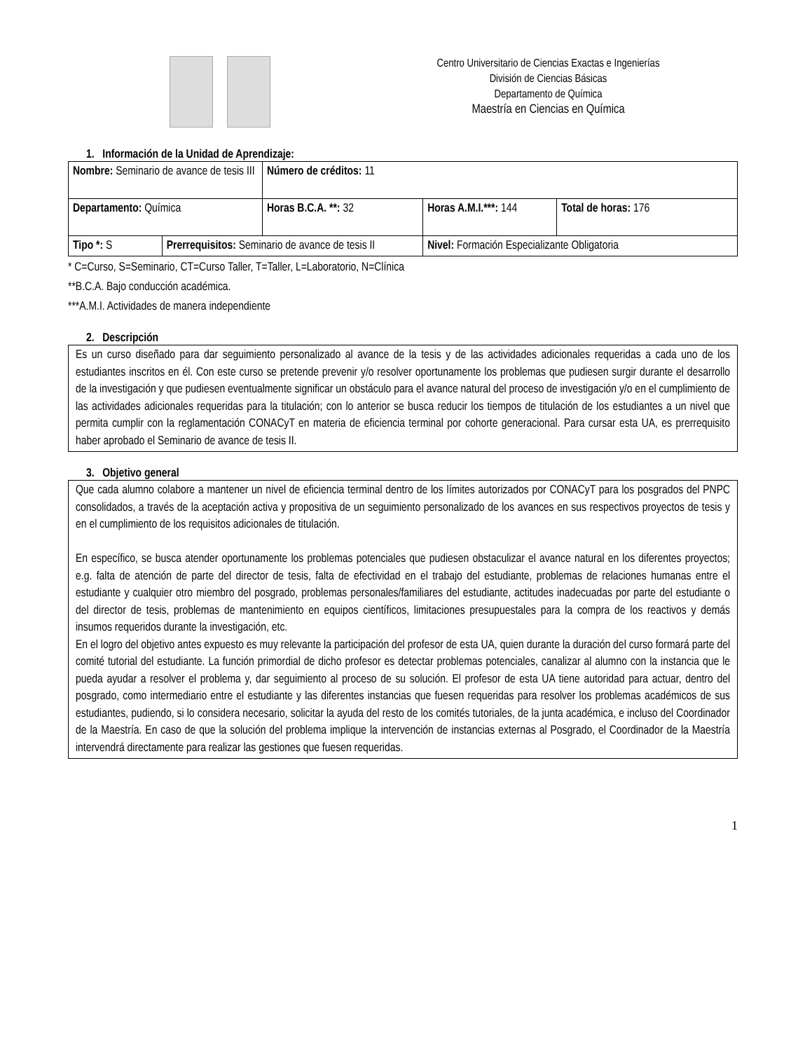Centro Universitario de Ciencias Exactas e Ingenierías
División de Ciencias Básicas
Departamento de Química
Maestría en Ciencias en Química
1. Información de la Unidad de Aprendizaje:
| Nombre: Seminario de avance de tesis III | | Número de créditos: 11 | | |
| Departamento: Química | | Horas B.C.A. **: 32 | Horas A.M.I.***: 144 | Total de horas: 176 |
| Tipo *: S | Prerrequisitos: Seminario de avance de tesis II | | Nivel: Formación Especializante Obligatoria | |
* C=Curso, S=Seminario, CT=Curso Taller, T=Taller, L=Laboratorio, N=Clínica
**B.C.A. Bajo conducción académica.
***A.M.I. Actividades de manera independiente
2. Descripción
Es un curso diseñado para dar seguimiento personalizado al avance de la tesis y de las actividades adicionales requeridas a cada uno de los estudiantes inscritos en él. Con este curso se pretende prevenir y/o resolver oportunamente los problemas que pudiesen surgir durante el desarrollo de la investigación y que pudiesen eventualmente significar un obstáculo para el avance natural del proceso de investigación y/o en el cumplimiento de las actividades adicionales requeridas para la titulación; con lo anterior se busca reducir los tiempos de titulación de los estudiantes a un nivel que permita cumplir con la reglamentación CONACyT en materia de eficiencia terminal por cohorte generacional. Para cursar esta UA, es prerrequisito haber aprobado el Seminario de avance de tesis II.
3. Objetivo general
Que cada alumno colabore a mantener un nivel de eficiencia terminal dentro de los límites autorizados por CONACyT para los posgrados del PNPC consolidados, a través de la aceptación activa y propositiva de un seguimiento personalizado de los avances en sus respectivos proyectos de tesis y en el cumplimiento de los requisitos adicionales de titulación.
En específico, se busca atender oportunamente los problemas potenciales que pudiesen obstaculizar el avance natural en los diferentes proyectos; e.g. falta de atención de parte del director de tesis, falta de efectividad en el trabajo del estudiante, problemas de relaciones humanas entre el estudiante y cualquier otro miembro del posgrado, problemas personales/familiares del estudiante, actitudes inadecuadas por parte del estudiante o del director de tesis, problemas de mantenimiento en equipos científicos, limitaciones presupuestales para la compra de los reactivos y demás insumos requeridos durante la investigación, etc.
En el logro del objetivo antes expuesto es muy relevante la participación del profesor de esta UA, quien durante la duración del curso formará parte del comité tutorial del estudiante. La función primordial de dicho profesor es detectar problemas potenciales, canalizar al alumno con la instancia que le pueda ayudar a resolver el problema y, dar seguimiento al proceso de su solución. El profesor de esta UA tiene autoridad para actuar, dentro del posgrado, como intermediario entre el estudiante y las diferentes instancias que fuesen requeridas para resolver los problemas académicos de sus estudiantes, pudiendo, si lo considera necesario, solicitar la ayuda del resto de los comités tutoriales, de la junta académica, e incluso del Coordinador de la Maestría. En caso de que la solución del problema implique la intervención de instancias externas al Posgrado, el Coordinador de la Maestría intervendrá directamente para realizar las gestiones que fuesen requeridas.
1